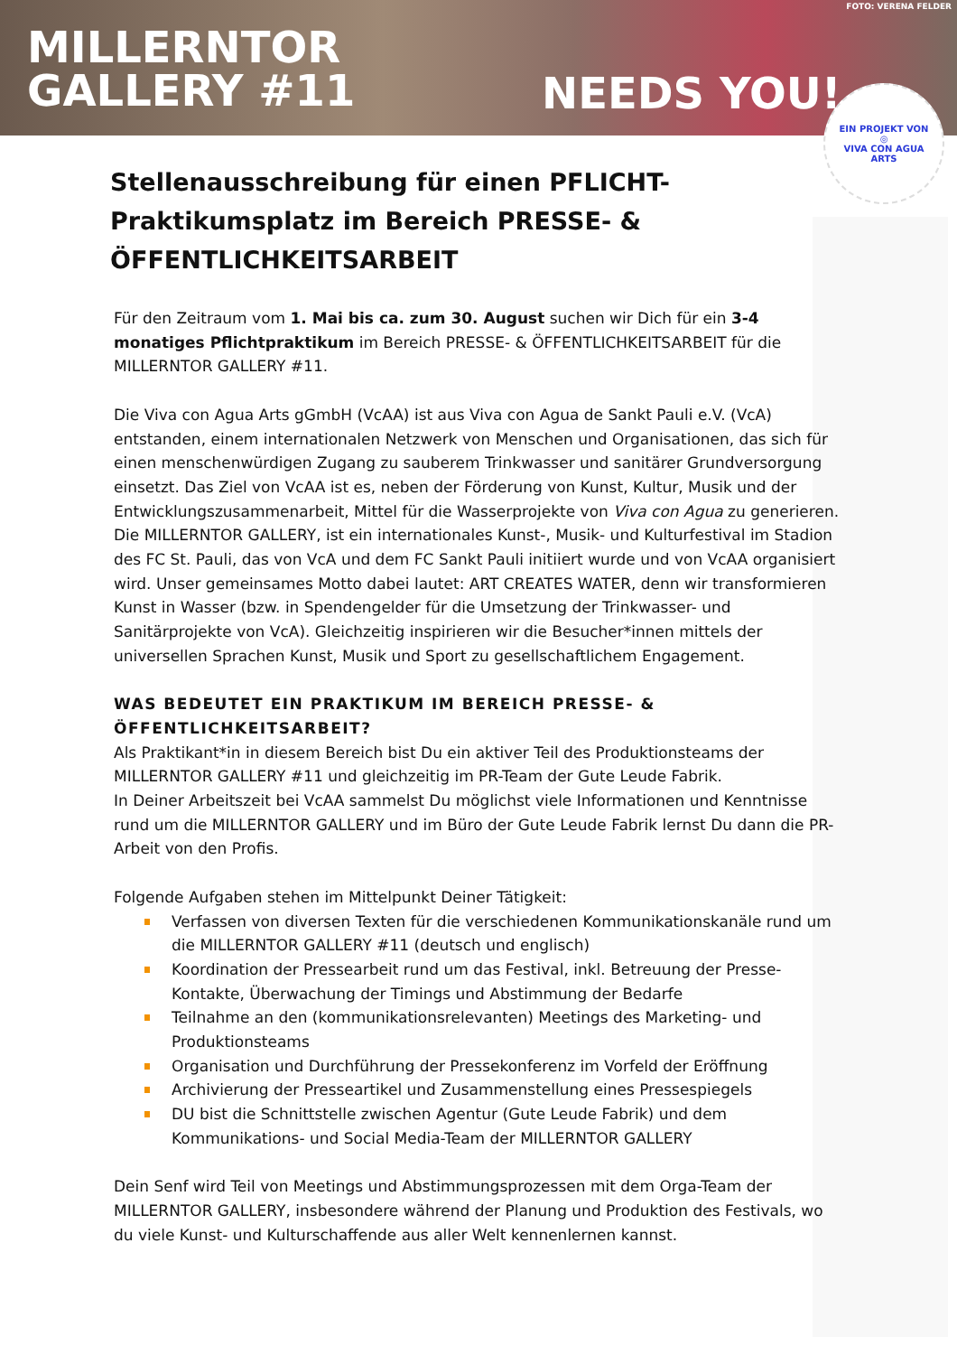MILLERNTOR
GALLERY #11
NEEDS YOU!
FOTO: VERENA FELDER
EIN PROJEKT VON
◎
VIVA CON AGUA
ARTS
Stellenausschreibung für einen PFLICHT-Praktikumsplatz im Bereich PRESSE- & ÖFFENTLICHKEITSARBEIT
Für den Zeitraum vom 1. Mai bis ca. zum 30. August suchen wir Dich für ein 3-4 monatiges Pflichtpraktikum im Bereich PRESSE- & ÖFFENTLICHKEITSARBEIT für die MILLERNTOR GALLERY #11.
Die Viva con Agua Arts gGmbH (VcAA) ist aus Viva con Agua de Sankt Pauli e.V. (VcA) entstanden, einem internationalen Netzwerk von Menschen und Organisationen, das sich für einen menschenwürdigen Zugang zu sauberem Trinkwasser und sanitärer Grundversorgung einsetzt. Das Ziel von VcAA ist es, neben der Förderung von Kunst, Kultur, Musik und der Entwicklungszusammenarbeit, Mittel für die Wasserprojekte von Viva con Agua zu generieren.
Die MILLERNTOR GALLERY, ist ein internationales Kunst-, Musik- und Kulturfestival im Stadion des FC St. Pauli, das von VcA und dem FC Sankt Pauli initiiert wurde und von VcAA organisiert wird. Unser gemeinsames Motto dabei lautet: ART CREATES WATER, denn wir transformieren Kunst in Wasser (bzw. in Spendengelder für die Umsetzung der Trinkwasser- und Sanitärprojekte von VcA). Gleichzeitig inspirieren wir die Besucher*innen mittels der universellen Sprachen Kunst, Musik und Sport zu gesellschaftlichem Engagement.
WAS BEDEUTET EIN PRAKTIKUM IM BEREICH PRESSE- & ÖFFENTLICHKEITSARBEIT?
Als Praktikant*in in diesem Bereich bist Du ein aktiver Teil des Produktionsteams der MILLERNTOR GALLERY #11 und gleichzeitig im PR-Team der Gute Leude Fabrik.
In Deiner Arbeitszeit bei VcAA sammelst Du möglichst viele Informationen und Kenntnisse rund um die MILLERNTOR GALLERY und im Büro der Gute Leude Fabrik lernst Du dann die PR-Arbeit von den Profis.
Folgende Aufgaben stehen im Mittelpunkt Deiner Tätigkeit:
Verfassen von diversen Texten für die verschiedenen Kommunikationskanäle rund um die MILLERNTOR GALLERY #11 (deutsch und englisch)
Koordination der Pressearbeit rund um das Festival, inkl. Betreuung der Presse-Kontakte, Überwachung der Timings und Abstimmung der Bedarfe
Teilnahme an den (kommunikationsrelevanten) Meetings des Marketing- und Produktionsteams
Organisation und Durchführung der Pressekonferenz im Vorfeld der Eröffnung
Archivierung der Presseartikel und Zusammenstellung eines Pressespiegels
DU bist die Schnittstelle zwischen Agentur (Gute Leude Fabrik) und dem Kommunikations- und Social Media-Team der MILLERNTOR GALLERY
Dein Senf wird Teil von Meetings und Abstimmungsprozessen mit dem Orga-Team der MILLERNTOR GALLERY, insbesondere während der Planung und Produktion des Festivals, wo du viele Kunst- und Kulturschaffende aus aller Welt kennenlernen kannst.